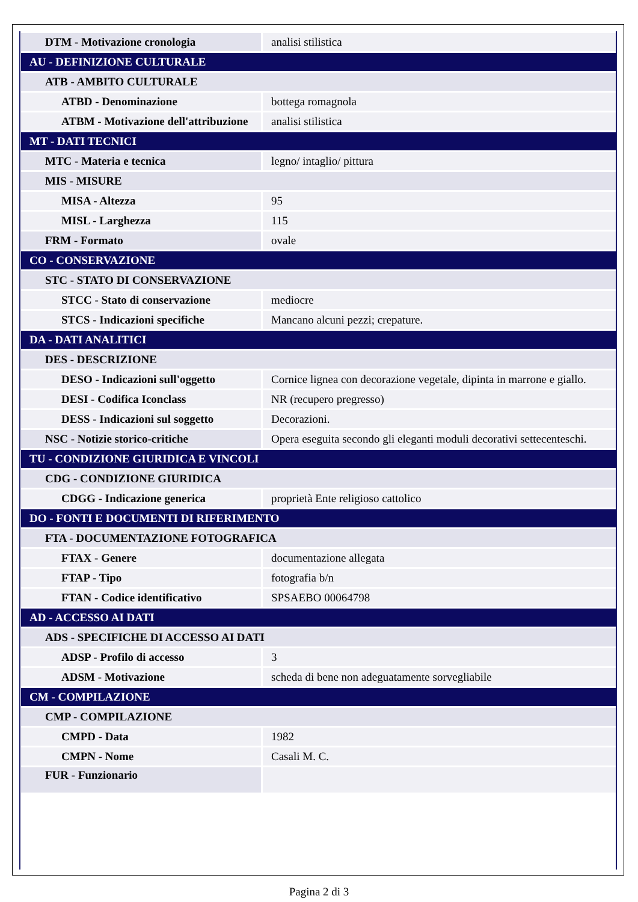| DTM - Motivazione cronologia | analisi stilistica |
| AU - DEFINIZIONE CULTURALE | |
| ATB - AMBITO CULTURALE | |
| ATBD - Denominazione | bottega romagnola |
| ATBM - Motivazione dell'attribuzione | analisi stilistica |
| MT - DATI TECNICI | |
| MTC - Materia e tecnica | legno/ intaglio/ pittura |
| MIS - MISURE | |
| MISA - Altezza | 95 |
| MISL - Larghezza | 115 |
| FRM - Formato | ovale |
| CO - CONSERVAZIONE | |
| STC - STATO DI CONSERVAZIONE | |
| STCC - Stato di conservazione | mediocre |
| STCS - Indicazioni specifiche | Mancano alcuni pezzi; crepature. |
| DA - DATI ANALITICI | |
| DES - DESCRIZIONE | |
| DESO - Indicazioni sull'oggetto | Cornice lignea con decorazione vegetale, dipinta in marrone e giallo. |
| DESI - Codifica Iconclass | NR (recupero pregresso) |
| DESS - Indicazioni sul soggetto | Decorazioni. |
| NSC - Notizie storico-critiche | Opera eseguita secondo gli eleganti moduli decorativi settecenteschi. |
| TU - CONDIZIONE GIURIDICA E VINCOLI | |
| CDG - CONDIZIONE GIURIDICA | |
| CDGG - Indicazione generica | proprietà Ente religioso cattolico |
| DO - FONTI E DOCUMENTI DI RIFERIMENTO | |
| FTA - DOCUMENTAZIONE FOTOGRAFICA | |
| FTAX - Genere | documentazione allegata |
| FTAP - Tipo | fotografia b/n |
| FTAN - Codice identificativo | SPSAEBO 00064798 |
| AD - ACCESSO AI DATI | |
| ADS - SPECIFICHE DI ACCESSO AI DATI | |
| ADSP - Profilo di accesso | 3 |
| ADSM - Motivazione | scheda di bene non adeguatamente sorvegliabile |
| CM - COMPILAZIONE | |
| CMP - COMPILAZIONE | |
| CMPD - Data | 1982 |
| CMPN - Nome | Casali M. C. |
| FUR - Funzionario | |
Pagina 2 di 3